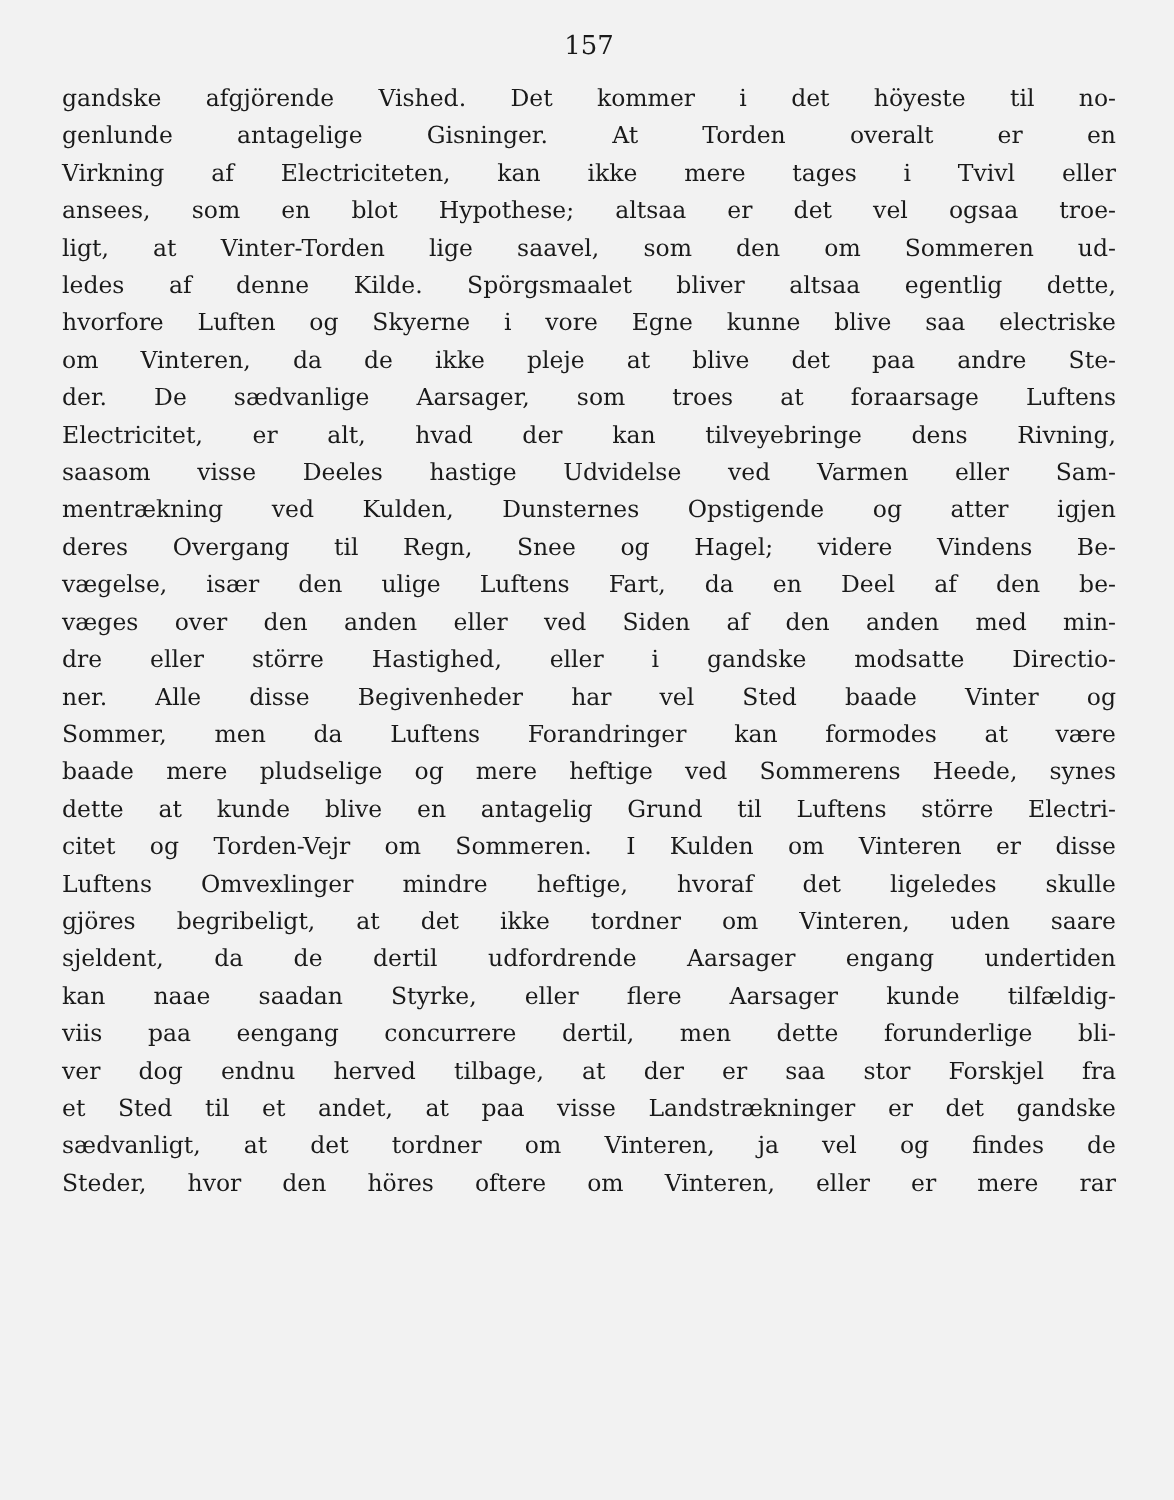157
gandske afgjörende Vished. Det kommer i det höyeste til no-
genlunde antagelige Gisninger. At Torden overalt er en
Virkning af Electriciteten, kan ikke mere tages i Tvivl eller
ansees, som en blot Hypothese; altsaa er det vel ogsaa troe-
ligt, at Vinter-Torden lige saavel, som den om Sommeren ud-
ledes af denne Kilde. Spörgsmaalet bliver altsaa egentlig dette,
hvorfore Luften og Skyerne i vore Egne kunne blive saa electriske
om Vinteren, da de ikke pleje at blive det paa andre Ste-
der. De sædvanlige Aarsager, som troes at foraarsage Luftens
Electricitet, er alt, hvad der kan tilveyebringe dens Rivning,
saasom visse Deeles hastige Udvidelse ved Varmen eller Sam-
mentrækning ved Kulden, Dunsternes Opstigende og atter igjen
deres Overgang til Regn, Snee og Hagel; videre Vindens Be-
vægelse, især den ulige Luftens Fart, da en Deel af den be-
væges over den anden eller ved Siden af den anden med min-
dre eller större Hastighed, eller i gandske modsatte Directio-
ner. Alle disse Begivenheder har vel Sted baade Vinter og
Sommer, men da Luftens Forandringer kan formodes at være
baade mere pludselige og mere heftige ved Sommerens Heede, synes
dette at kunde blive en antagelig Grund til Luftens större Electri-
citet og Torden-Vejr om Sommeren. I Kulden om Vinteren er disse
Luftens Omvexlinger mindre heftige, hvoraf det ligeledes skulle
gjöres begribeligt, at det ikke tordner om Vinteren, uden saare
sjeldent, da de dertil udfordrende Aarsager engang undertiden
kan naae saadan Styrke, eller flere Aarsager kunde tilfældig-
viis paa eengang concurrere dertil, men dette forunderlige bli-
ver dog endnu herved tilbage, at der er saa stor Forskjel fra
et Sted til et andet, at paa visse Landstrækninger er det gandske
sædvanligt, at det tordner om Vinteren, ja vel og findes de
Steder, hvor den höres oftere om Vinteren, eller er mere rar